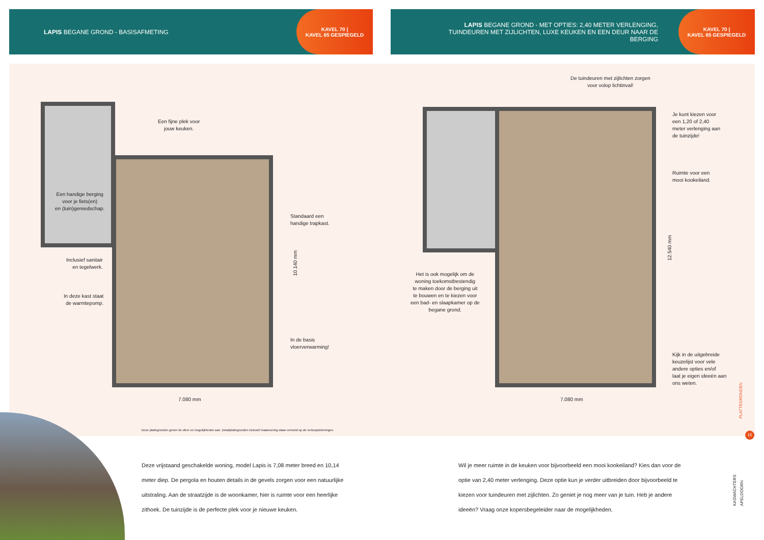LAPIS BEGANE GROND - BASISAFMETING
KAVEL 70 |
KAVEL 65 GESPIEGELD
LAPIS BEGANE GROND - MET OPTIES: 2,40 METER VERLENGING, TUINDEUREN MET ZIJLICHTEN, LUXE KEUKEN EN EEN DEUR NAAR DE BERGING
KAVEL 70 |
KAVEL 65 GESPIEGELD
Een fijne plek voor
jouw keuken.
Een handige berging
voor je fiets(en)
en (tuin)gereedschap.
Standaard een
handige trapkast.
Inclusief sanitair
en tegelwerk.
In deze kast staat
de warmtepomp.
In de basis
vloerverwarming!
10.140 mm
7.080 mm
De tuindeuren met zijlichten zorgen
voor volop lichtinval!
Je kunt kiezen voor
een 1,20 of 2,40
meter verlenging aan
de tuinzijde!
Ruimte voor een
mooi kookeiland.
Het is ook mogelijk om de
woning toekomstbestendig
te maken door de berging uit
te bouwen en te kiezen voor
een bad- en slaapkamer op de
begane grond.
12.540 mm
Kijk in de uitgebreide
keuzelijst voor vele
andere opties en/of
laat je eigen ideeën aan
ons weten.
7.080 mm
Deze plattegronden geven de sfeer en mogelijkheden aan. Detailplattegronden inclusief maatvoering staan vermeld op de verkooptekeningen.
Deze vrijstaand geschakelde woning, model Lapis is 7,08 meter breed en 10,14 meter diep. De pergola en houten details in de gevels zorgen voor een natuurlijke uitstraling. Aan de straatzijde is de woonkamer, hier is ruimte voor een heerlijke zithoek. De tuinzijde is de perfecte plek voor je nieuwe keuken.
Wil je meer ruimte in de keuken voor bijvoorbeeld een mooi kookeiland? Kies dan voor de optie van 2,40 meter verlenging. Deze optie kun je verder uitbreiden door bijvoorbeeld te kiezen voor tuindeuren met zijlichten. Zo geniet je nog meer van je tuin. Heb je andere ideeën? Vraag onze kopersbegeleider naar de mogelijkheden.
PLATTEGRONDEN
15
KASWACHTERS APELDOORN